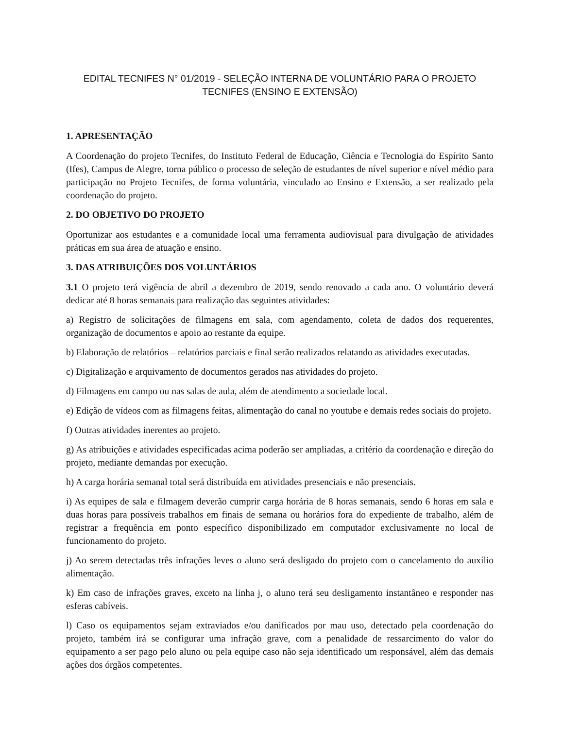EDITAL TECNIFES N° 01/2019 - SELEÇÃO INTERNA DE VOLUNTÁRIO PARA O PROJETO TECNIFES (ENSINO E EXTENSÃO)
1. APRESENTAÇÃO
A Coordenação do projeto Tecnifes, do Instituto Federal de Educação, Ciência e Tecnologia do Espírito Santo (Ifes), Campus de Alegre, torna público o processo de seleção de estudantes de nível superior e nível médio para participação no Projeto Tecnifes, de forma voluntária, vinculado ao Ensino e Extensão, a ser realizado pela coordenação do projeto.
2. DO OBJETIVO DO PROJETO
Oportunizar aos estudantes e a comunidade local uma ferramenta audiovisual para divulgação de atividades práticas em sua área de atuação e ensino.
3. DAS ATRIBUIÇÕES DOS VOLUNTÁRIOS
3.1 O projeto terá vigência de abril a dezembro de 2019, sendo renovado a cada ano. O voluntário deverá dedicar até 8 horas semanais para realização das seguintes atividades:
a) Registro de solicitações de filmagens em sala, com agendamento, coleta de dados dos requerentes, organização de documentos e apoio ao restante da equipe.
b) Elaboração de relatórios – relatórios parciais e final serão realizados relatando as atividades executadas.
c) Digitalização e arquivamento de documentos gerados nas atividades do projeto.
d) Filmagens em campo ou nas salas de aula, além de atendimento a sociedade local.
e) Edição de vídeos com as filmagens feitas, alimentação do canal no youtube e demais redes sociais do projeto.
f) Outras atividades inerentes ao projeto.
g) As atribuições e atividades especificadas acima poderão ser ampliadas, a critério da coordenação e direção do projeto, mediante demandas por execução.
h) A carga horária semanal total será distribuída em atividades presenciais e não presenciais.
i) As equipes de sala e filmagem deverão cumprir carga horária de 8 horas semanais, sendo 6 horas em sala e duas horas para possíveis trabalhos em finais de semana ou horários fora do expediente de trabalho, além de registrar a frequência em ponto específico disponibilizado em computador exclusivamente no local de funcionamento do projeto.
j) Ao serem detectadas três infrações leves o aluno será desligado do projeto com o cancelamento do auxílio alimentação.
k) Em caso de infrações graves, exceto na linha j, o aluno terá seu desligamento instantâneo e responder nas esferas cabíveis.
l) Caso os equipamentos sejam extraviados e/ou danificados por mau uso, detectado pela coordenação do projeto, também irá se configurar uma infração grave, com a penalidade de ressarcimento do valor do equipamento a ser pago pelo aluno ou pela equipe caso não seja identificado um responsável, além das demais ações dos órgãos competentes.